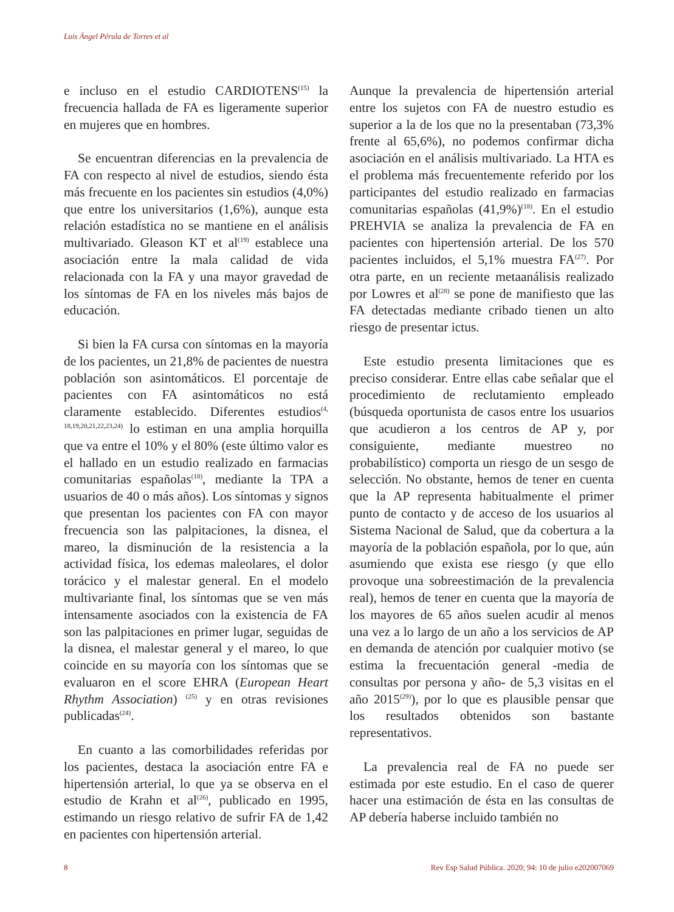Luis Ángel Pérula de Torres et al
e incluso en el estudio CARDIOTENS<sup>(15)</sup> la frecuencia hallada de FA es ligeramente superior en mujeres que en hombres.
Se encuentran diferencias en la prevalencia de FA con respecto al nivel de estudios, siendo ésta más frecuente en los pacientes sin estudios (4,0%) que entre los universitarios (1,6%), aunque esta relación estadística no se mantiene en el análisis multivariado. Gleason KT et al<sup>(19)</sup> establece una asociación entre la mala calidad de vida relacionada con la FA y una mayor gravedad de los síntomas de FA en los niveles más bajos de educación.
Si bien la FA cursa con síntomas en la mayoría de los pacientes, un 21,8% de pacientes de nuestra población son asintomáticos. El porcentaje de pacientes con FA asintomáticos no está claramente establecido. Diferentes estudios<sup>(4, 18,19,20,21,22,23,24)</sup> lo estiman en una amplia horquilla que va entre el 10% y el 80% (este último valor es el hallado en un estudio realizado en farmacias comunitarias españolas<sup>(18)</sup>, mediante la TPA a usuarios de 40 o más años). Los síntomas y signos que presentan los pacientes con FA con mayor frecuencia son las palpitaciones, la disnea, el mareo, la disminución de la resistencia a la actividad física, los edemas maleolares, el dolor torácico y el malestar general. En el modelo multivariante final, los síntomas que se ven más intensamente asociados con la existencia de FA son las palpitaciones en primer lugar, seguidas de la disnea, el malestar general y el mareo, lo que coincide en su mayoría con los síntomas que se evaluaron en el score EHRA (European Heart Rhythm Association) <sup>(25)</sup> y en otras revisiones publicadas<sup>(24)</sup>.
En cuanto a las comorbilidades referidas por los pacientes, destaca la asociación entre FA e hipertensión arterial, lo que ya se observa en el estudio de Krahn et al<sup>(26)</sup>, publicado en 1995, estimando un riesgo relativo de sufrir FA de 1,42 en pacientes con hipertensión arterial.
Aunque la prevalencia de hipertensión arterial entre los sujetos con FA de nuestro estudio es superior a la de los que no la presentaban (73,3% frente al 65,6%), no podemos confirmar dicha asociación en el análisis multivariado. La HTA es el problema más frecuentemente referido por los participantes del estudio realizado en farmacias comunitarias españolas (41,9%)<sup>(18)</sup>. En el estudio PREHVIA se analiza la prevalencia de FA en pacientes con hipertensión arterial. De los 570 pacientes incluidos, el 5,1% muestra FA<sup>(27)</sup>. Por otra parte, en un reciente metaanálisis realizado por Lowres et al<sup>(28)</sup> se pone de manifiesto que las FA detectadas mediante cribado tienen un alto riesgo de presentar ictus.
Este estudio presenta limitaciones que es preciso considerar. Entre ellas cabe señalar que el procedimiento de reclutamiento empleado (búsqueda oportunista de casos entre los usuarios que acudieron a los centros de AP y, por consiguiente, mediante muestreo no probabilístico) comporta un riesgo de un sesgo de selección. No obstante, hemos de tener en cuenta que la AP representa habitualmente el primer punto de contacto y de acceso de los usuarios al Sistema Nacional de Salud, que da cobertura a la mayoría de la población española, por lo que, aún asumiendo que exista ese riesgo (y que ello provoque una sobreestimación de la prevalencia real), hemos de tener en cuenta que la mayoría de los mayores de 65 años suelen acudir al menos una vez a lo largo de un año a los servicios de AP en demanda de atención por cualquier motivo (se estima la frecuentación general -media de consultas por persona y año- de 5,3 visitas en el año 2015<sup>(29)</sup>), por lo que es plausible pensar que los resultados obtenidos son bastante representativos.
La prevalencia real de FA no puede ser estimada por este estudio. En el caso de querer hacer una estimación de ésta en las consultas de AP debería haberse incluido también no
8 Rev Esp Salud Pública. 2020; 94: 10 de julio e202007069